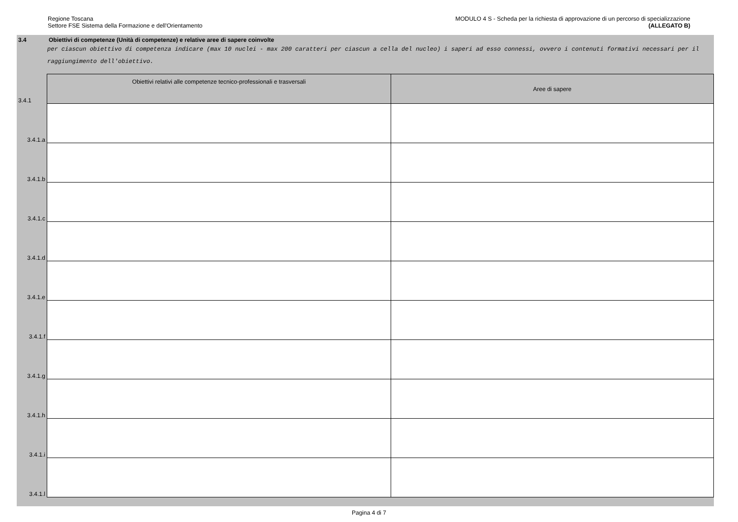Regione Toscana
Settore FSE Sistema della Formazione e dell'Orientamento
MODULO 4 S - Scheda per la richiesta di approvazione di un percorso di specializzazione
(ALLEGATO B)
3.4 Obiettivi di competenze (Unità di competenze) e relative aree di sapere coinvolte
per ciascun obiettivo di competenza indicare (max 10 nuclei - max 200 caratteri per ciascun a cella del nucleo) i saperi ad esso connessi, ovvero i contenuti formativi necessari per il raggiungimento dell'obiettivo.
| 3.4.1 | Obiettivi relativi alle competenze tecnico-professionali e trasversali | Aree di sapere |
| 3.4.1.a | | |
| 3.4.1.b | | |
| 3.4.1.c | | |
| 3.4.1.d | | |
| 3.4.1.e | | |
| 3.4.1.f | | |
| 3.4.1.g | | |
| 3.4.1.h | | |
| 3.4.1.i | | |
| 3.4.1.l | | |
Pagina 4 di 7